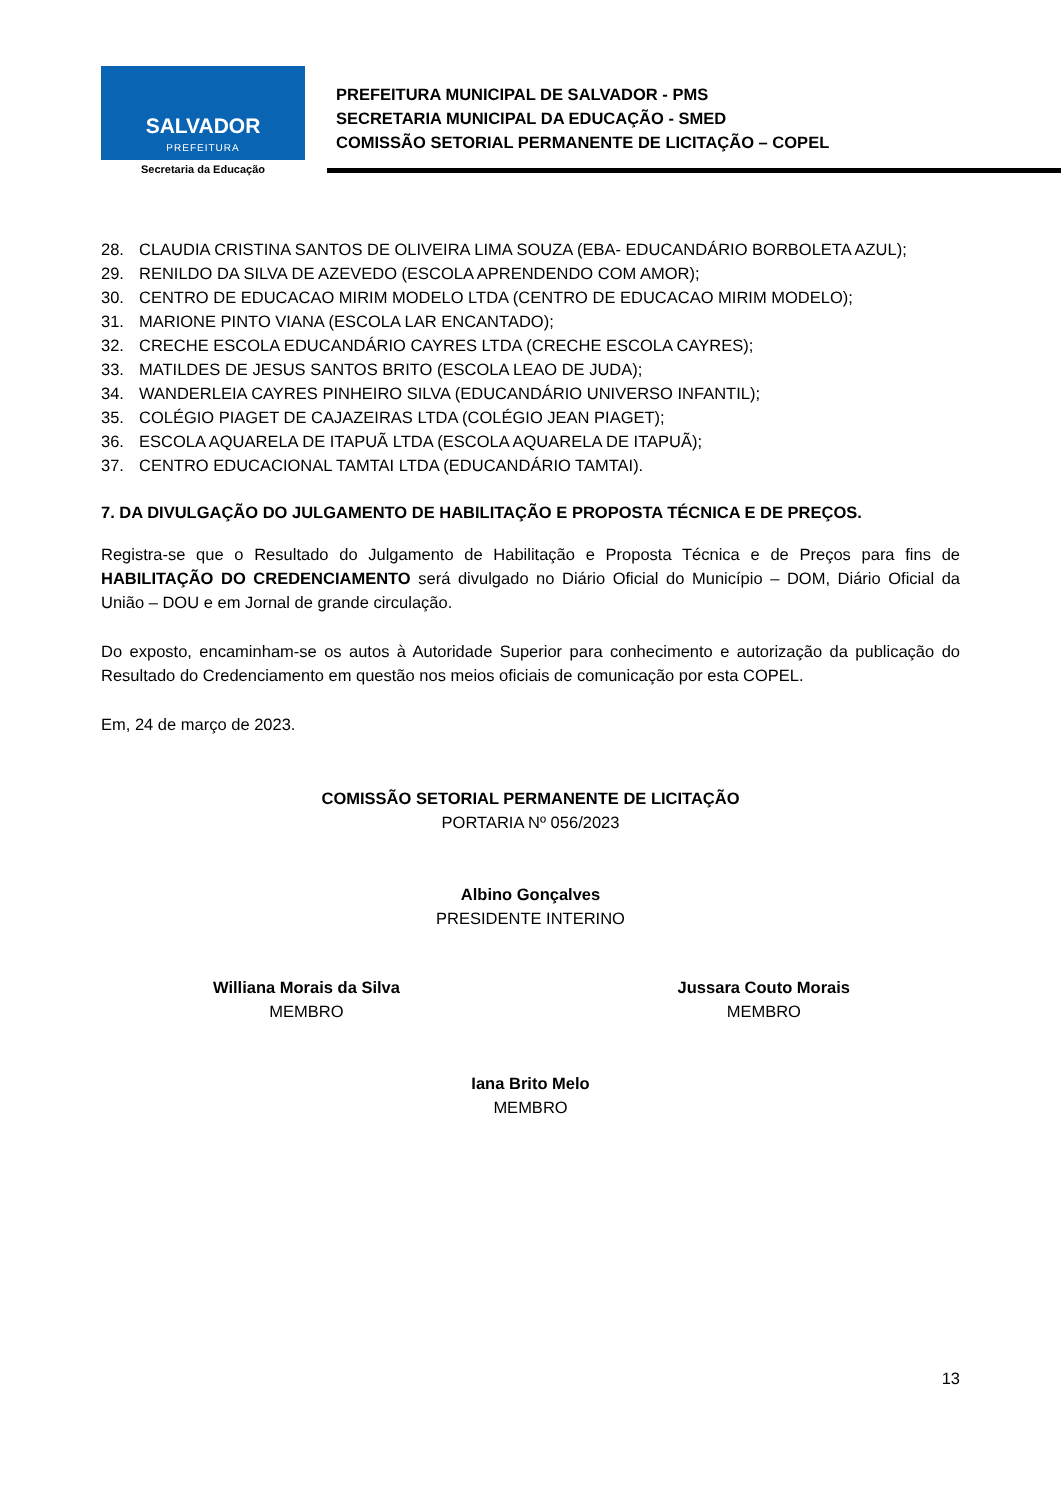SALVADOR
PREFEITURA
Secretaria da Educação
PREFEITURA MUNICIPAL DE SALVADOR - PMS
SECRETARIA MUNICIPAL DA EDUCAÇÃO - SMED
COMISSÃO SETORIAL PERMANENTE DE LICITAÇÃO – COPEL
28. CLAUDIA CRISTINA SANTOS DE OLIVEIRA LIMA SOUZA (EBA- EDUCANDÁRIO BORBOLETA AZUL);
29. RENILDO DA SILVA DE AZEVEDO (ESCOLA APRENDENDO COM AMOR);
30. CENTRO DE EDUCACAO MIRIM MODELO LTDA (CENTRO DE EDUCACAO MIRIM MODELO);
31. MARIONE PINTO VIANA (ESCOLA LAR ENCANTADO);
32. CRECHE ESCOLA EDUCANDÁRIO CAYRES LTDA (CRECHE ESCOLA CAYRES);
33. MATILDES DE JESUS SANTOS BRITO (ESCOLA LEAO DE JUDA);
34. WANDERLEIA CAYRES PINHEIRO SILVA (EDUCANDÁRIO UNIVERSO INFANTIL);
35. COLÉGIO PIAGET DE CAJAZEIRAS LTDA (COLÉGIO JEAN PIAGET);
36. ESCOLA AQUARELA DE ITAPUÃ LTDA (ESCOLA AQUARELA DE ITAPUÃ);
37. CENTRO EDUCACIONAL TAMTAI LTDA (EDUCANDÁRIO TAMTAI).
7. DA DIVULGAÇÃO DO JULGAMENTO DE HABILITAÇÃO E PROPOSTA TÉCNICA E DE PREÇOS.
Registra-se que o Resultado do Julgamento de Habilitação e Proposta Técnica e de Preços para fins de HABILITAÇÃO DO CREDENCIAMENTO será divulgado no Diário Oficial do Município – DOM, Diário Oficial da União – DOU e em Jornal de grande circulação.
Do exposto, encaminham-se os autos à Autoridade Superior para conhecimento e autorização da publicação do Resultado do Credenciamento em questão nos meios oficiais de comunicação por esta COPEL.
Em, 24 de março de 2023.
COMISSÃO SETORIAL PERMANENTE DE LICITAÇÃO
PORTARIA Nº 056/2023
Albino Gonçalves
PRESIDENTE INTERINO
Williana Morais da Silva
MEMBRO
Jussara Couto Morais
MEMBRO
Iana Brito Melo
MEMBRO
13